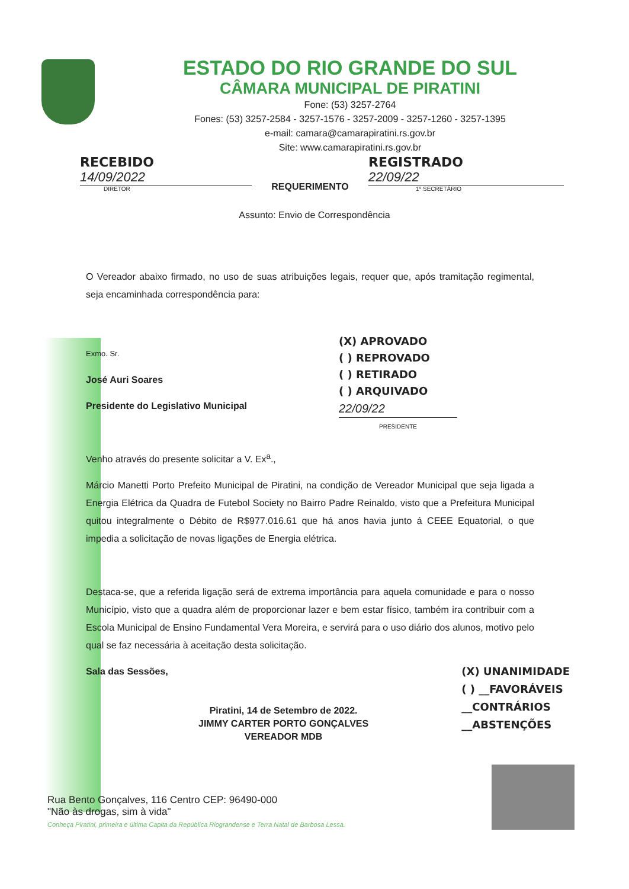ESTADO DO RIO GRANDE DO SUL
CÂMARA MUNICIPAL DE PIRATINI
Fone: (53) 3257-2764
Fones: (53) 3257-2584 - 3257-1576 - 3257-2009 - 3257-1260 - 3257-1395
e-mail: camara@camarapiratini.rs.gov.br
Site: www.camarapiratini.rs.gov.br
RECEBIDO
14/09/2022
DIRETOR
REQUERIMENTO
REGISTRADO
22/09/22
1º SECRETÁRIO
Assunto: Envio de Correspondência
O Vereador abaixo firmado, no uso de suas atribuições legais, requer que, após tramitação regimental, seja encaminhada correspondência para:
Exmo. Sr.
José Auri Soares
Presidente do Legislativo Municipal
(X) APROVADO
( ) REPROVADO
( ) RETIRADO
( ) ARQUIVADO
22/09/22
PRESIDENTE
Venho através do presente solicitar a V. Ex<sup>a</sup>.,
Márcio Manetti Porto Prefeito Municipal de Piratini, na condição de Vereador Municipal que seja ligada a Energia Elétrica da Quadra de Futebol Society no Bairro Padre Reinaldo, visto que a Prefeitura Municipal quitou integralmente o Débito de R$977.016.61 que há anos havia junto á CEEE Equatorial, o que impedia a solicitação de novas ligações de Energia elétrica.
Destaca-se, que a referida ligação será de extrema importância para aquela comunidade e para o nosso Município, visto que a quadra além de proporcionar lazer e bem estar físico, também ira contribuir com a Escola Municipal de Ensino Fundamental Vera Moreira, e servirá para o uso diário dos alunos, motivo pelo qual se faz necessária à aceitação desta solicitação.
Sala das Sessões,
Piratini, 14 de Setembro de 2022.
JIMMY CARTER PORTO GONÇALVES
VEREADOR MDB
(X) UNANIMIDADE
( ) __FAVORÁVEIS
__CONTRÁRIOS
__ABSTENÇÕES
Rua Bento Gonçalves, 116 Centro CEP: 96490-000
"Não às drogas, sim à vida"
Conheça Piratini, primeira e última Capita da República Riograndense e Terra Natal de Barbosa Lessa.